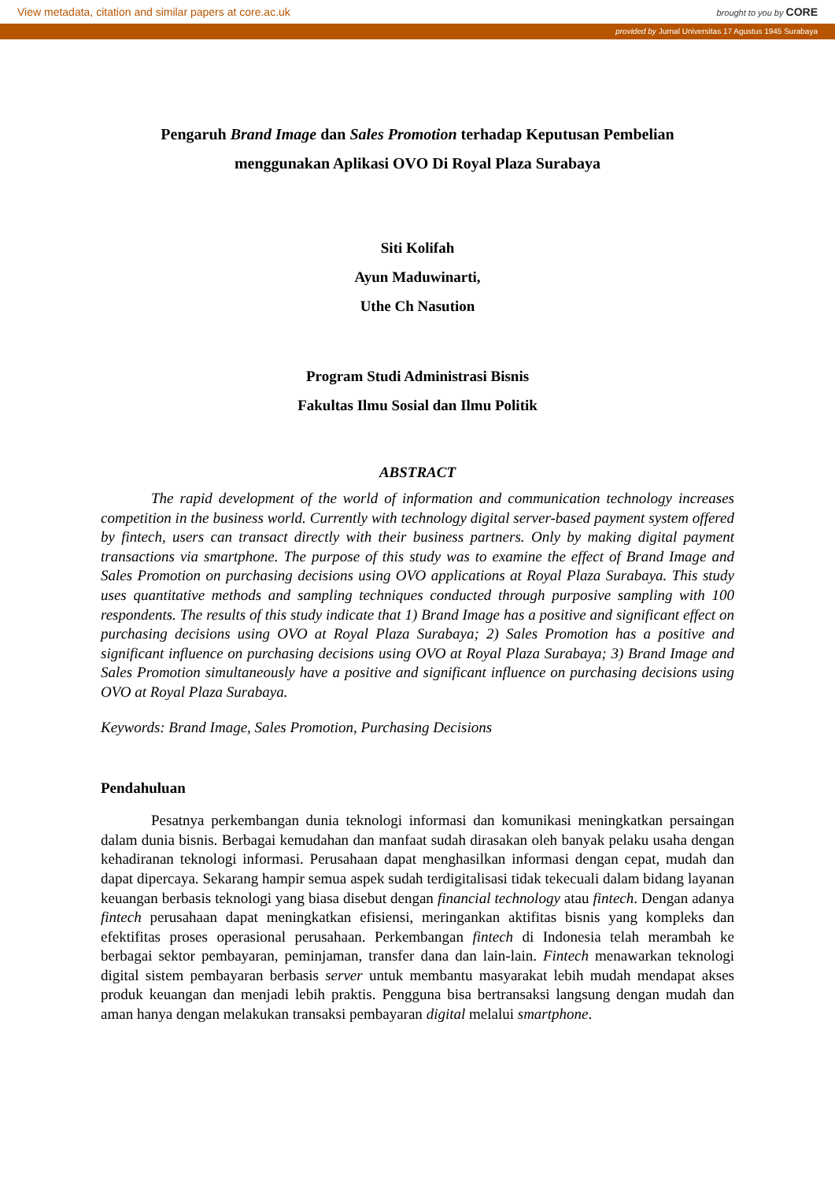View metadata, citation and similar papers at core.ac.uk brought to you by CORE
provided by Jurnal Universitas 17 Agustus 1945 Surabaya
Pengaruh Brand Image dan Sales Promotion terhadap Keputusan Pembelian
menggunakan Aplikasi OVO Di Royal Plaza Surabaya
Siti Kolifah
Ayun Maduwinarti,
Uthe Ch Nasution
Program Studi Administrasi Bisnis
Fakultas Ilmu Sosial dan Ilmu Politik
ABSTRACT
The rapid development of the world of information and communication technology increases competition in the business world. Currently with technology digital server-based payment system offered by fintech, users can transact directly with their business partners. Only by making digital payment transactions via smartphone. The purpose of this study was to examine the effect of Brand Image and Sales Promotion on purchasing decisions using OVO applications at Royal Plaza Surabaya. This study uses quantitative methods and sampling techniques conducted through purposive sampling with 100 respondents. The results of this study indicate that 1) Brand Image has a positive and significant effect on purchasing decisions using OVO at Royal Plaza Surabaya; 2) Sales Promotion has a positive and significant influence on purchasing decisions using OVO at Royal Plaza Surabaya; 3) Brand Image and Sales Promotion simultaneously have a positive and significant influence on purchasing decisions using OVO at Royal Plaza Surabaya.
Keywords: Brand Image, Sales Promotion, Purchasing Decisions
Pendahuluan
Pesatnya perkembangan dunia teknologi informasi dan komunikasi meningkatkan persaingan dalam dunia bisnis. Berbagai kemudahan dan manfaat sudah dirasakan oleh banyak pelaku usaha dengan kehadiranan teknologi informasi. Perusahaan dapat menghasilkan informasi dengan cepat, mudah dan dapat dipercaya. Sekarang hampir semua aspek sudah terdigitalisasi tidak tekecuali dalam bidang layanan keuangan berbasis teknologi yang biasa disebut dengan financial technology atau fintech. Dengan adanya fintech perusahaan dapat meningkatkan efisiensi, meringankan aktifitas bisnis yang kompleks dan efektifitas proses operasional perusahaan. Perkembangan fintech di Indonesia telah merambah ke berbagai sektor pembayaran, peminjaman, transfer dana dan lain-lain. Fintech menawarkan teknologi digital sistem pembayaran berbasis server untuk membantu masyarakat lebih mudah mendapat akses produk keuangan dan menjadi lebih praktis. Pengguna bisa bertransaksi langsung dengan mudah dan aman hanya dengan melakukan transaksi pembayaran digital melalui smartphone.